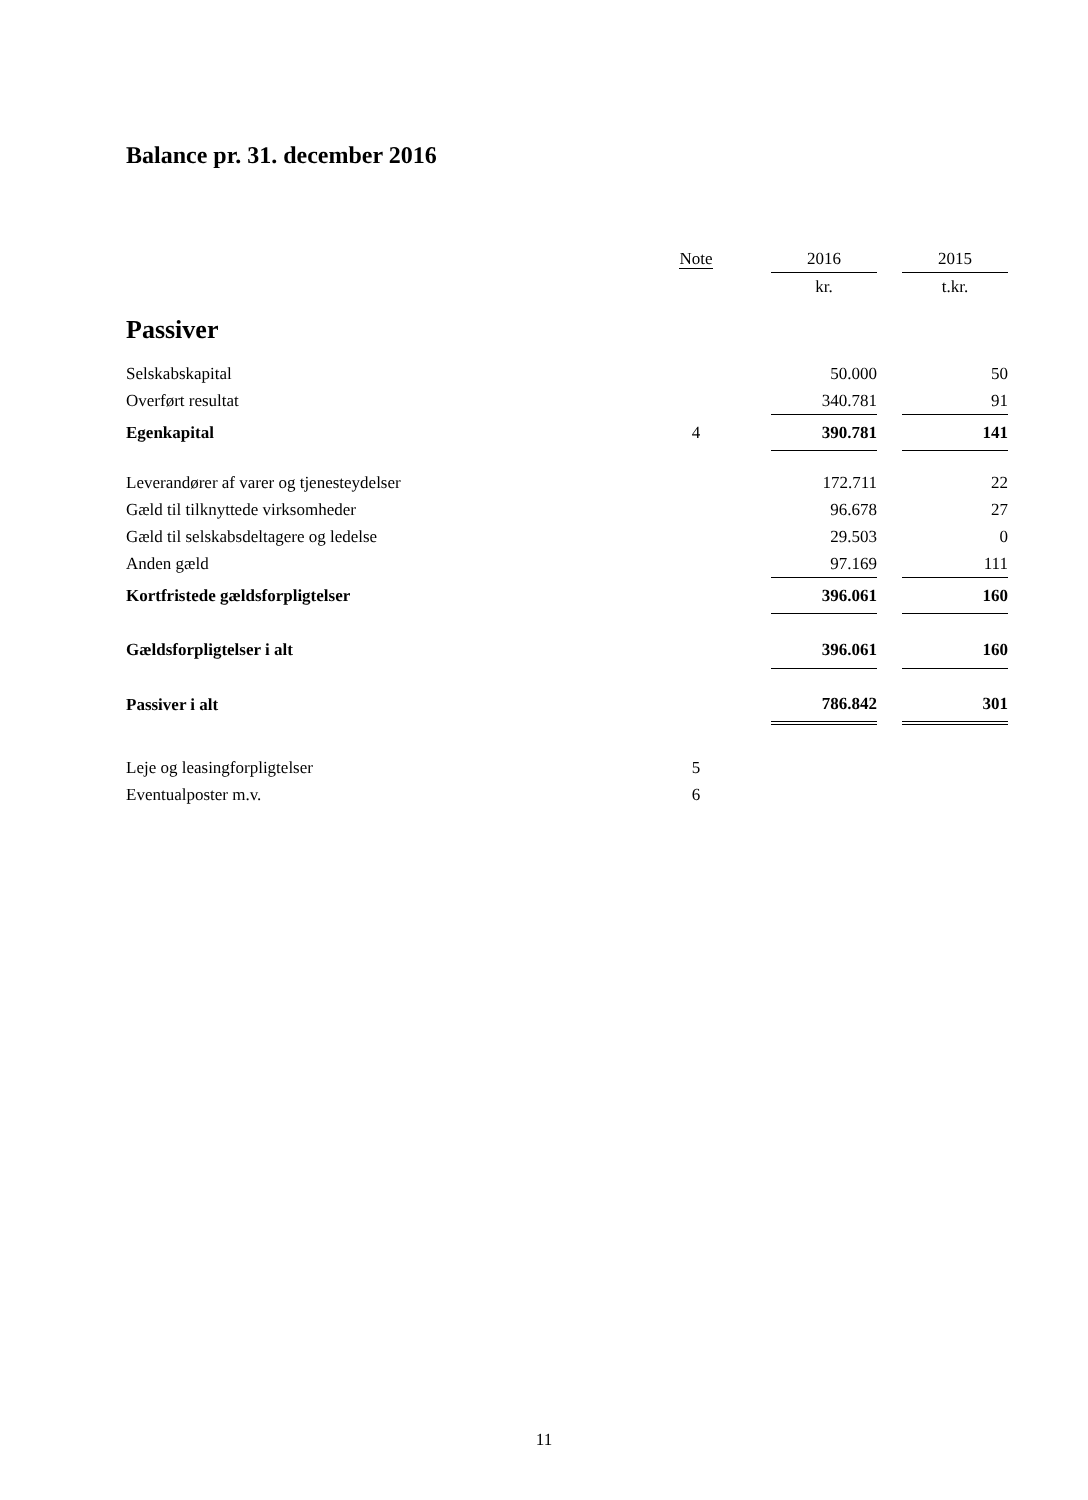Balance pr. 31. december 2016
| | Note | | 2016 | | 2015 |
| --- | --- | --- | --- | --- | --- |
| | | | kr. | | t.kr. |
| Passiver | | | | | |
| Selskabskapital | | | 50.000 | | 50 |
| Overført resultat | | | 340.781 | | 91 |
| Egenkapital | 4 | | 390.781 | | 141 |
| Leverandører af varer og tjenesteydelser | | | 172.711 | | 22 |
| Gæld til tilknyttede virksomheder | | | 96.678 | | 27 |
| Gæld til selskabsdeltagere og ledelse | | | 29.503 | | 0 |
| Anden gæld | | | 97.169 | | 111 |
| Kortfristede gældsforpligtelser | | | 396.061 | | 160 |
| Gældsforpligtelser i alt | | | 396.061 | | 160 |
| Passiver i alt | | | 786.842 | | 301 |
| Leje og leasingforpligtelser | 5 | | | | |
| Eventualposter m.v. | 6 | | | | |
11